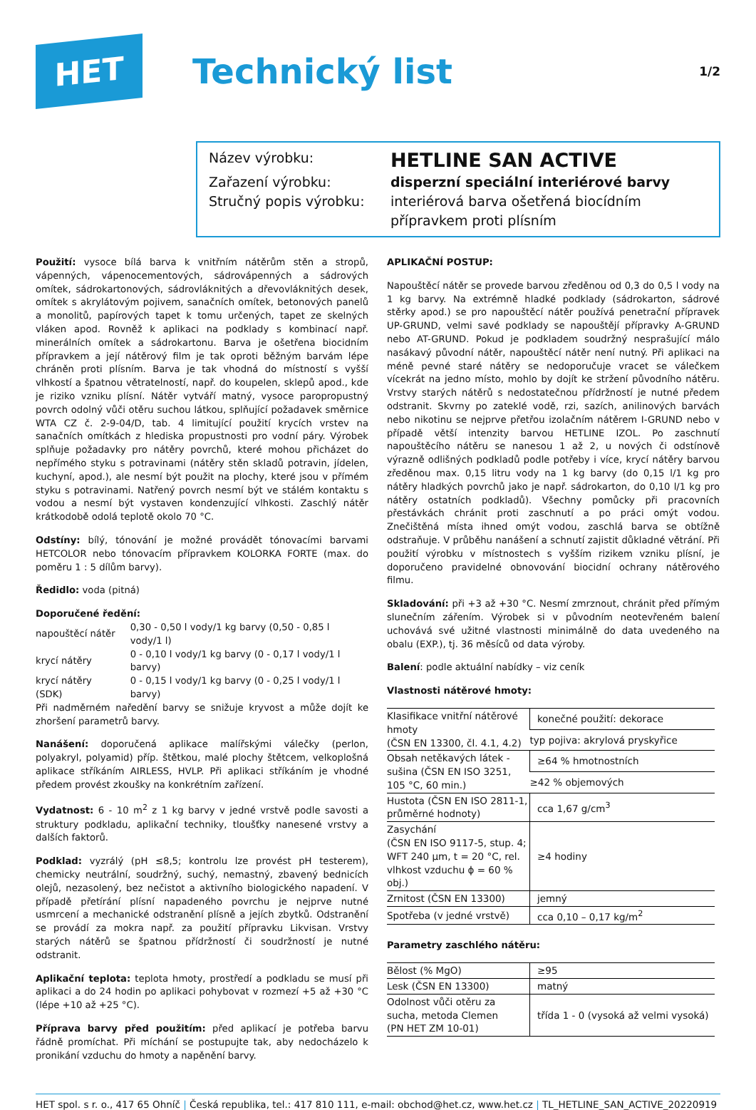HET
Technický list
1/2
Název výrobku:
HETLINE SAN ACTIVE
Zařazení výrobku:
disperzní speciální interiérové barvy
Stručný popis výrobku:
interiérová barva ošetřená biocídním přípravkem proti plísním
Použití: vysoce bílá barva k vnitřním nátěrům stěn a stropů, vápenných, vápenocementových, sádrovápenných a sádrových omítek, sádrokartonových, sádrovláknitých a dřevovláknitých desek, omítek s akrylátovým pojivem, sanačních omítek, betonových panelů a monolitů, papírových tapet k tomu určených, tapet ze skelných vláken apod. Rovněž k aplikaci na podklady s kombinací např. minerálních omítek a sádrokartonu. Barva je ošetřena biocidním přípravkem a její nátěrový film je tak oproti běžným barvám lépe chráněn proti plísním. Barva je tak vhodná do místností s vyšší vlhkostí a špatnou větratelností, např. do koupelen, sklepů apod., kde je riziko vzniku plísní. Nátěr vytváří matný, vysoce paropropustný povrch odolný vůči otěru suchou látkou, splňující požadavek směrnice WTA CZ č. 2-9-04/D, tab. 4 limitující použití krycích vrstev na sanačních omítkách z hlediska propustnosti pro vodní páry. Výrobek splňuje požadavky pro nátěry povrchů, které mohou přicházet do nepřímého styku s potravinami (nátěry stěn skladů potravin, jídelen, kuchyní, apod.), ale nesmí být použit na plochy, které jsou v přímém styku s potravinami. Natřený povrch nesmí být ve stálém kontaktu s vodou a nesmí být vystaven kondenzující vlhkosti. Zaschlý nátěr krátkodobě odolá teplotě okolo 70 °C.
Odstíny: bílý, tónování je možné provádět tónovacími barvami HETCOLOR nebo tónovacím přípravkem KOLORKA FORTE (max. do poměru 1 : 5 dílům barvy).
Ředidlo: voda (pitná)
Doporučené ředění:
| napouštěcí nátěr | 0,30 - 0,50 l vody/1 kg barvy (0,50 - 0,85 l vody/1 l) |
| krycí nátěry | 0 - 0,10 l vody/1 kg barvy (0 - 0,17 l vody/1 l barvy) |
| krycí nátěry (SDK) | 0 - 0,15 l vody/1 kg barvy (0 - 0,25 l vody/1 l barvy) |
Při nadměrném naředění barvy se snižuje kryvost a může dojít ke zhoršení parametrů barvy.
Nanášení: doporučená aplikace malířskými válečky (perlon, polyakryl, polyamid) příp. štětkou, malé plochy štětcem, velkoplošná aplikace stříkáním AIRLESS, HVLP. Při aplikaci stříkáním je vhodné předem provést zkoušky na konkrétním zařízení.
Vydatnost: 6 - 10 m<sup>2</sup> z 1 kg barvy v jedné vrstvě podle savosti a struktury podkladu, aplikační techniky, tloušťky nanesené vrstvy a dalších faktorů.
Podklad: vyzrálý (pH ≤8,5; kontrolu lze provést pH testerem), chemicky neutrální, soudržný, suchý, nemastný, zbavený bednicích olejů, nezasolený, bez nečistot a aktivního biologického napadení. V případě přetírání plísní napadeného povrchu je nejprve nutné usmrcení a mechanické odstranění plísně a jejích zbytků. Odstranění se provádí za mokra např. za použití přípravku Likvisan. Vrstvy starých nátěrů se špatnou přídržností či soudržností je nutné odstranit.
Aplikační teplota: teplota hmoty, prostředí a podkladu se musí při aplikaci a do 24 hodin po aplikaci pohybovat v rozmezí +5 až +30 °C (lépe +10 až +25 °C).
Příprava barvy před použitím: před aplikací je potřeba barvu řádně promíchat. Při míchání se postupujte tak, aby nedocházelo k pronikání vzduchu do hmoty a napěnění barvy.
APLIKAČNÍ POSTUP:
Napouštěcí nátěr se provede barvou zředěnou od 0,3 do 0,5 l vody na 1 kg barvy. Na extrémně hladké podklady (sádrokarton, sádrové stěrky apod.) se pro napouštěcí nátěr používá penetrační přípravek UP-GRUND, velmi savé podklady se napouštějí přípravky A-GRUND nebo AT-GRUND. Pokud je podkladem soudržný nesprašující málo nasákavý původní nátěr, napouštěcí nátěr není nutný. Při aplikaci na méně pevné staré nátěry se nedoporučuje vracet se válečkem vícekrát na jedno místo, mohlo by dojít ke stržení původního nátěru. Vrstvy starých nátěrů s nedostatečnou přídržností je nutné předem odstranit. Skvrny po zateklé vodě, rzi, sazích, anilinových barvách nebo nikotinu se nejprve přetřou izolačním nátěrem I-GRUND nebo v případě větší intenzity barvou HETLINE IZOL. Po zaschnutí napouštěcího nátěru se nanesou 1 až 2, u nových či odstínově výrazně odlišných podkladů podle potřeby i více, krycí nátěry barvou zředěnou max. 0,15 litru vody na 1 kg barvy (do 0,15 l/1 kg pro nátěry hladkých povrchů jako je např. sádrokarton, do 0,10 l/1 kg pro nátěry ostatních podkladů). Všechny pomůcky při pracovních přestávkách chránit proti zaschnutí a po práci omýt vodou. Znečištěná místa ihned omýt vodou, zaschlá barva se obtížně odstraňuje. V průběhu nanášení a schnutí zajistit důkladné větrání. Při použití výrobku v místnostech s vyšším rizikem vzniku plísní, je doporučeno pravidelné obnovování biocidní ochrany nátěrového filmu.
Skladování: při +3 až +30 °C. Nesmí zmrznout, chránit před přímým slunečním zářením. Výrobek si v původním neotevřeném balení uchovává své užitné vlastnosti minimálně do data uvedeného na obalu (EXP.), tj. 36 měsíců od data výroby.
Balení: podle aktuální nabídky – viz ceník
Vlastnosti nátěrové hmoty:
| Klasifikace vnitřní nátěrové hmoty (ČSN EN 13300, čl. 4.1, 4.2) | konečné použití: dekorace |
| | typ pojiva: akrylová pryskyřice |
| Obsah netěkavých látek - sušina (ČSN EN ISO 3251, 105 °C, 60 min.) | ≥64 % hmotnostních |
| | ≥42 % objemových |
| Hustota (ČSN EN ISO 2811-1, průměrné hodnoty) | cca 1,67 g/cm<sup>3</sup> |
| Zasychání (ČSN EN ISO 9117-5, stup. 4; WFT 240 μm, t = 20 °C, rel. vlhkost vzduchu ϕ = 60 % obj.) | ≥4 hodiny |
| Zrnitost (ČSN EN 13300) | jemný |
| Spotřeba (v jedné vrstvě) | cca 0,10 – 0,17 kg/m<sup>2</sup> |
Parametry zaschlého nátěru:
| Bělost (% MgO) | ≥95 |
| Lesk (ČSN EN 13300) | matný |
| Odolnost vůči otěru za sucha, metoda Clemen (PN HET ZM 10-01) | třída 1 - 0 (vysoká až velmi vysoká) |
HET spol. s r. o., 417 65 Ohníč | Česká republika, tel.: 417 810 111, e-mail: obchod@het.cz, www.het.cz | TL_HETLINE_SAN_ACTIVE_20220919